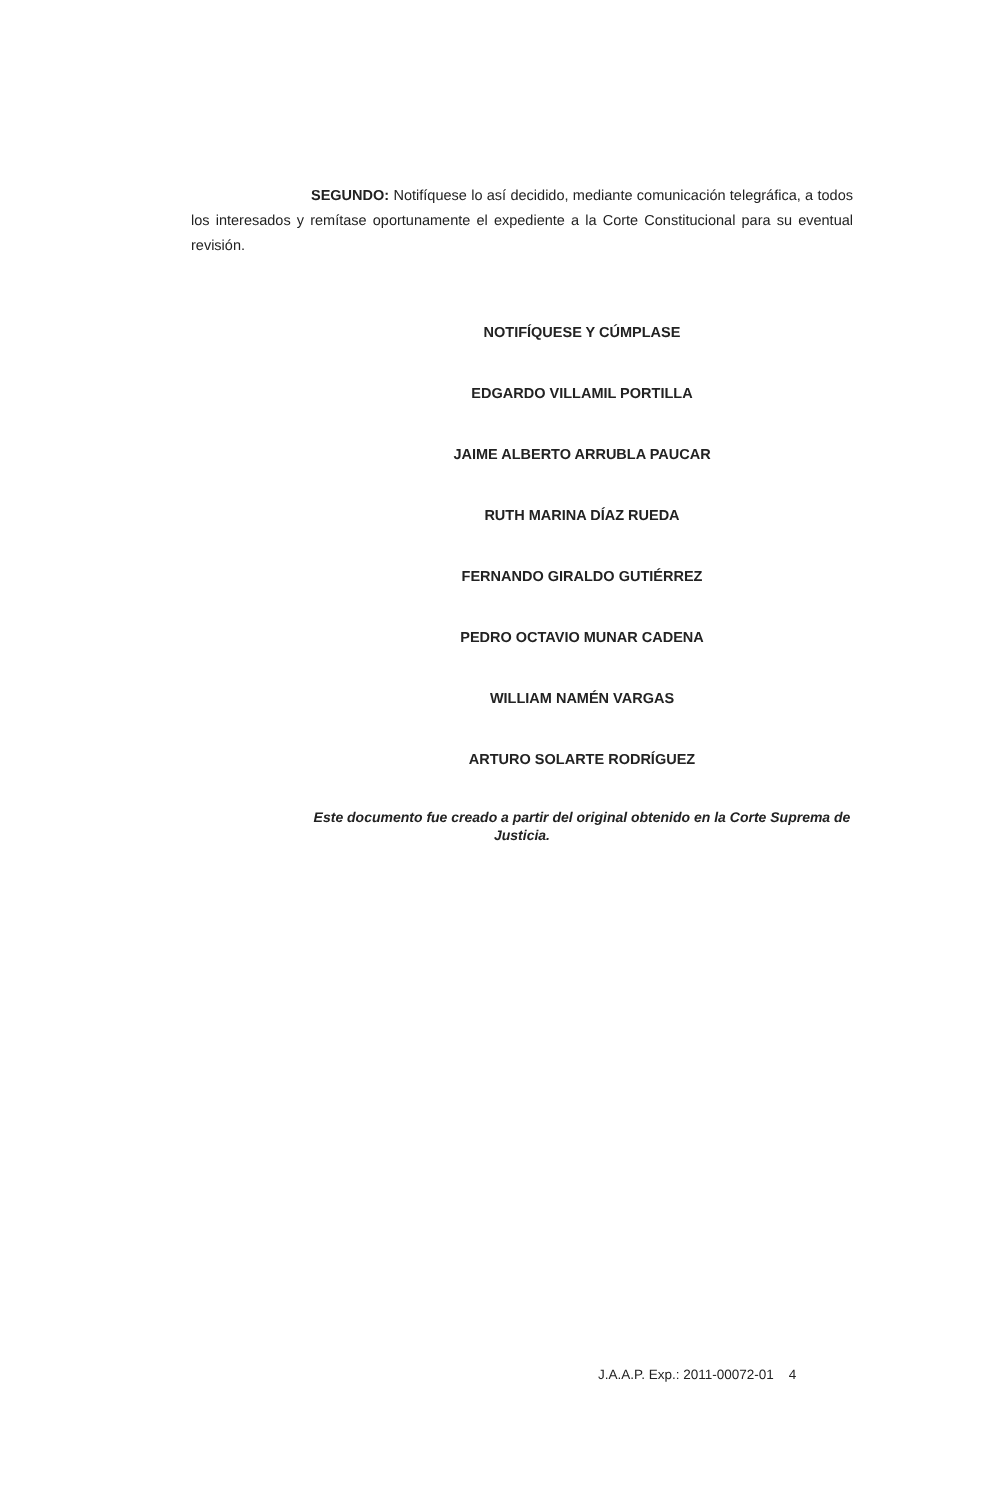SEGUNDO: Notifíquese lo así decidido, mediante comunicación telegráfica, a todos los interesados y remítase oportunamente el expediente a la Corte Constitucional para su eventual revisión.
NOTIFÍQUESE Y CÚMPLASE
EDGARDO VILLAMIL PORTILLA
JAIME ALBERTO ARRUBLA PAUCAR
RUTH MARINA DÍAZ RUEDA
FERNANDO GIRALDO GUTIÉRREZ
PEDRO OCTAVIO MUNAR CADENA
WILLIAM NAMÉN VARGAS
ARTURO SOLARTE RODRÍGUEZ
Este documento fue creado a partir del original obtenido en la Corte Suprema de Justicia.
J.A.A.P. Exp.: 2011-00072-01 4